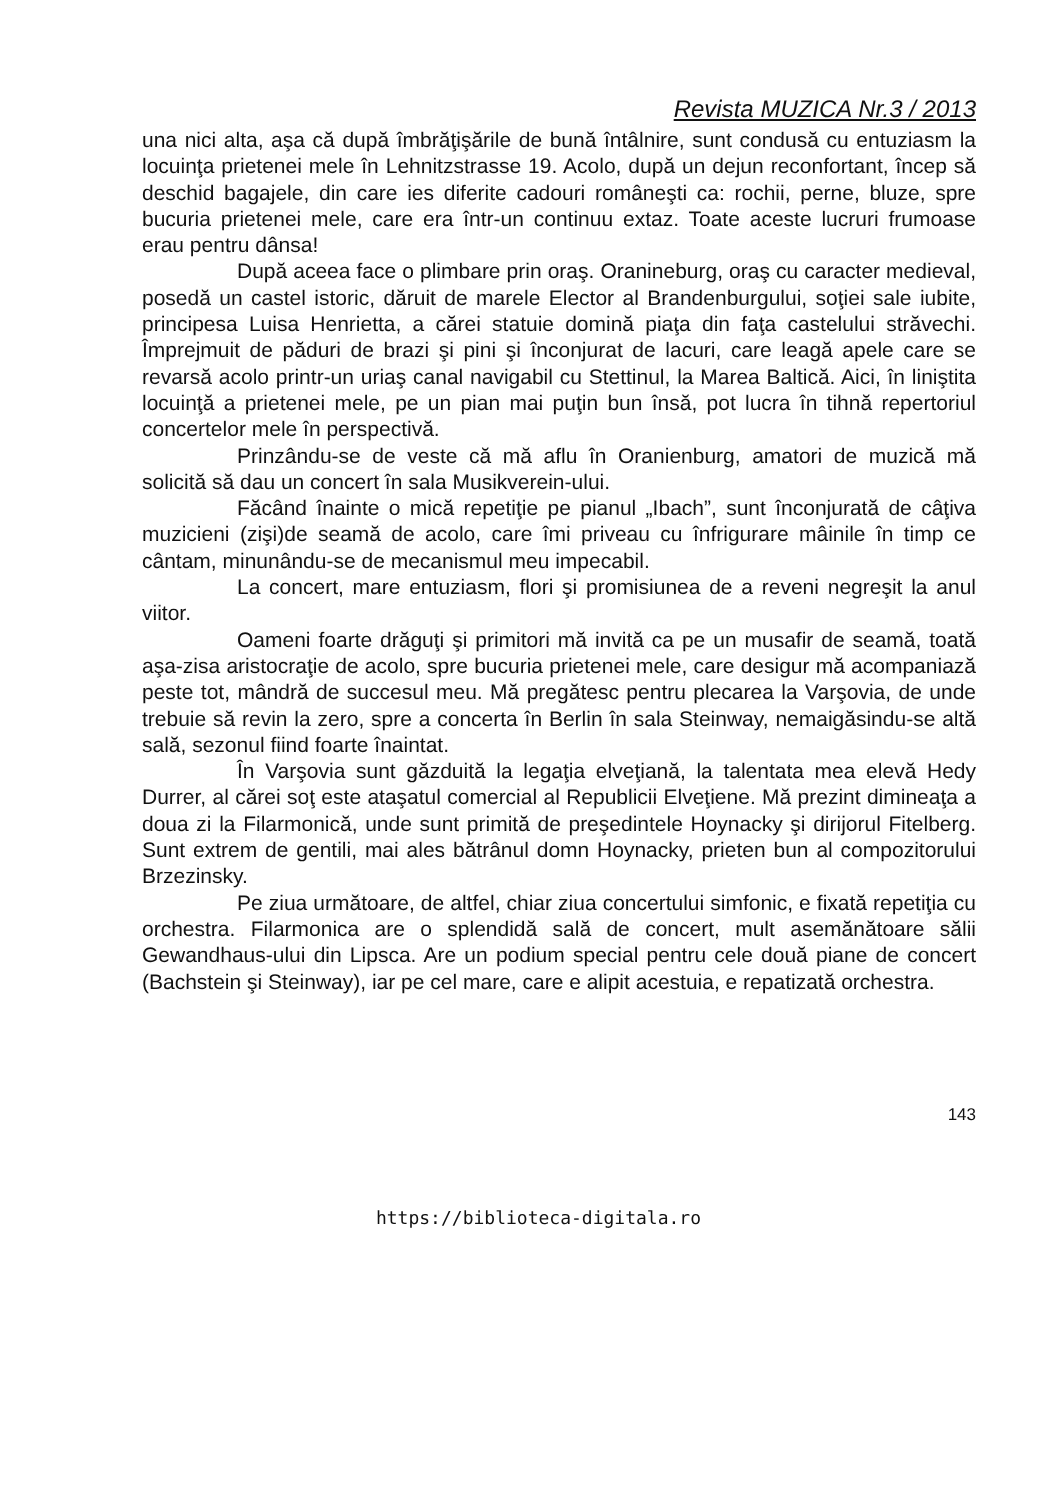Revista MUZICA Nr.3 / 2013
una nici alta, aşa că după îmbrăţişările de bună întâlnire, sunt condusă cu entuziasm la locuinţa prietenei mele în Lehnitzstrasse 19. Acolo, după un dejun reconfortant, încep să deschid bagajele, din care ies diferite cadouri româneşti ca: rochii, perne, bluze, spre bucuria prietenei mele, care era într-un continuu extaz. Toate aceste lucruri frumoase erau pentru dânsa!
După aceea face o plimbare prin oraş. Oranineburg, oraş cu caracter medieval, posedă un castel istoric, dăruit de marele Elector al Brandenburgului, soţiei sale iubite, principesa Luisa Henrietta, a cărei statuie domină piaţa din faţa castelului străvechi. Împrejmuit de păduri de brazi şi pini şi înconjurat de lacuri, care leagă apele care se revarsă acolo printr-un uriaş canal navigabil cu Stettinul, la Marea Baltică. Aici, în liniştita locuinţă a prietenei mele, pe un pian mai puţin bun însă, pot lucra în tihnă repertoriul concertelor mele în perspectivă.
Prinzându-se de veste că mă aflu în Oranienburg, amatori de muzică mă solicită să dau un concert în sala Musikverein-ului.
Făcând înainte o mică repetiţie pe pianul „Ibach”, sunt înconjurată de câţiva muzicieni (zişi)de seamă de acolo, care îmi priveau cu înfrigurare mâinile în timp ce cântam, minunându-se de mecanismul meu impecabil.
La concert, mare entuziasm, flori şi promisiunea de a reveni negreşit la anul viitor.
Oameni foarte drăguţi şi primitori mă invită ca pe un musafir de seamă, toată aşa-zisa aristocraţie de acolo, spre bucuria prietenei mele, care desigur mă acompaniază peste tot, mândră de succesul meu. Mă pregătesc pentru plecarea la Varşovia, de unde trebuie să revin la zero, spre a concerta în Berlin în sala Steinway, nemaigăsindu-se altă sală, sezonul fiind foarte înaintat.
În Varşovia sunt găzduită la legaţia elveţiană, la talentata mea elevă Hedy Durrer, al cărei soţ este ataşatul comercial al Republicii Elveţiene. Mă prezint dimineaţa a doua zi la Filarmonică, unde sunt primită de preşedintele Hoynacky şi dirijorul Fitelberg. Sunt extrem de gentili, mai ales bătrânul domn Hoynacky, prieten bun al compozitorului Brzezinsky.
Pe ziua următoare, de altfel, chiar ziua concertului simfonic, e fixată repetiţia cu orchestra. Filarmonica are o splendidă sală de concert, mult asemănătoare sălii Gewandhaus-ului din Lipsca. Are un podium special pentru cele două piane de concert (Bachstein şi Steinway), iar pe cel mare, care e alipit acestuia, e repatizată orchestra.
143
https://biblioteca-digitala.ro